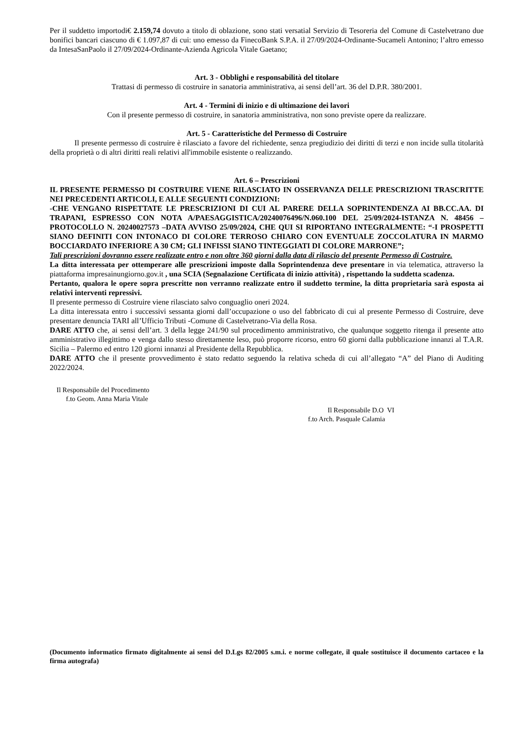Per il suddetto importodi€ 2.159,74 dovuto a titolo di oblazione, sono stati versatial Servizio di Tesoreria del Comune di Castelvetrano due bonifici bancari ciascuno di € 1.097,87 di cui: uno emesso da FinecoBank S.P.A. il 27/09/2024-Ordinante-Sucameli Antonino; l’altro emesso da IntesaSanPaolo il 27/09/2024-Ordinante-Azienda Agricola Vitale Gaetano;
Art. 3 - Obblighi e responsabilità del titolare
Trattasi di permesso di costruire in sanatoria amministrativa, ai sensi dell’art. 36 del D.P.R. 380/2001.
Art. 4 - Termini di inizio e di ultimazione dei lavori
Con il presente permesso di costruire, in sanatoria amministrativa, non sono previste opere da realizzare.
Art. 5 - Caratteristiche del Permesso di Costruire
Il presente permesso di costruire è rilasciato a favore del richiedente, senza pregiudizio dei diritti di terzi e non incide sulla titolarità della proprietà o di altri diritti reali relativi all'immobile esistente o realizzando.
Art. 6 – Prescrizioni
IL PRESENTE PERMESSO DI COSTRUIRE VIENE RILASCIATO IN OSSERVANZA DELLE PRESCRIZIONI TRASCRITTE NEI PRECEDENTI ARTICOLI, E ALLE SEGUENTI CONDIZIONI:
-CHE VENGANO RISPETTATE LE PRESCRIZIONI DI CUI AL PARERE DELLA SOPRINTENDENZA AI BB.CC.AA. DI TRAPANI, ESPRESSO CON NOTA A/PAESAGGISTICA/20240076496/N.060.100 DEL 25/09/2024-ISTANZA N. 48456 –PROTOCOLLO N. 20240027573 –DATA AVVISO 25/09/2024, CHE QUI SI RIPORTANO INTEGRALMENTE: “-I PROSPETTI SIANO DEFINITI CON INTONACO DI COLORE TERROSO CHIARO CON EVENTUALE ZOCCOLATURA IN MARMO BOCCIARDATO INFERIORE A 30 CM; GLI INFISSI SIANO TINTEGGIATI DI COLORE MARRONE”;
Tali prescrizioni dovranno essere realizzate entro e non oltre 360 giorni dalla data di rilascio del presente Permesso di Costruire.
La ditta interessata per ottemperare alle prescrizioni imposte dalla Soprintendenza deve presentare in via telematica, attraverso la piattaforma impresainungiorno.gov.it , una SCIA (Segnalazione Certificata di inizio attività) , rispettando la suddetta scadenza.
Pertanto, qualora le opere sopra prescritte non verranno realizzate entro il suddetto termine, la ditta proprietaria sarà esposta ai relativi interventi repressivi.
Il presente permesso di Costruire viene rilasciato salvo conguaglio oneri 2024.
La ditta interessata entro i successivi sessanta giorni dall’occupazione o uso del fabbricato di cui al presente Permesso di Costruire, deve presentare denuncia TARI all’Ufficio Tributi -Comune di Castelvetrano-Via della Rosa.
DARE ATTO che, ai sensi dell’art. 3 della legge 241/90 sul procedimento amministrativo, che qualunque soggetto ritenga il presente atto amministrativo illegittimo e venga dallo stesso direttamente leso, può proporre ricorso, entro 60 giorni dalla pubblicazione innanzi al T.A.R. Sicilia – Palermo ed entro 120 giorni innanzi al Presidente della Repubblica.
DARE ATTO che il presente provvedimento è stato redatto seguendo la relativa scheda di cui all’allegato “A” del Piano di Auditing 2022/2024.
Il Responsabile del Procedimento
f.to Geom. Anna Maria Vitale
Il Responsabile D.O VI
f.to Arch. Pasquale Calamia
(Documento informatico firmato digitalmente ai sensi del D.Lgs 82/2005 s.m.i. e norme collegate, il quale sostituisce il documento cartaceo e la firma autografa)